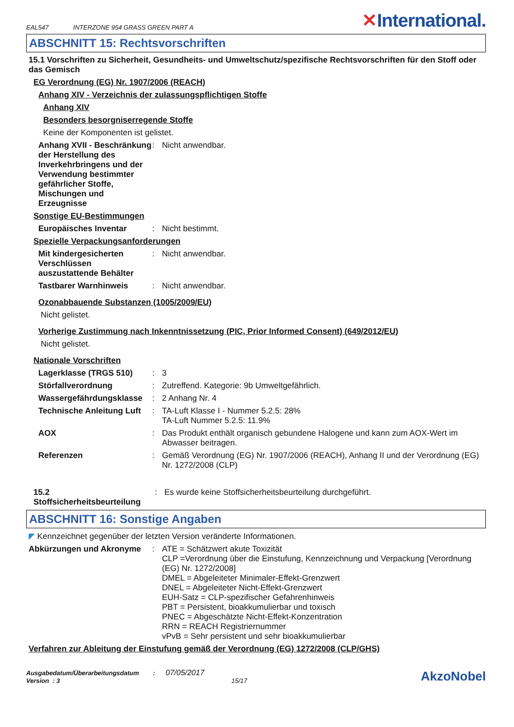EAL547 INTERZONE 954 GRASS GREEN PART A
✕International.
ABSCHNITT 15: Rechtsvorschriften
15.1 Vorschriften zu Sicherheit, Gesundheits- und Umweltschutz/spezifische Rechtsvorschriften für den Stoff oder das Gemisch
EG Verordnung (EG) Nr. 1907/2006 (REACH)
Anhang XIV - Verzeichnis der zulassungspflichtigen Stoffe
Anhang XIV
Besonders besorgniserregende Stoffe
Keine der Komponenten ist gelistet.
Anhang XVII - Beschränkung der Herstellung des Inverkehrbringens und der Verwendung bestimmter gefährlicher Stoffe, Mischungen und Erzeugnisse
: Nicht anwendbar.
Sonstige EU-Bestimmungen
Europäisches Inventar : Nicht bestimmt.
Spezielle Verpackungsanforderungen
Mit kindergesicherten Verschlüssen auszustattende Behälter
: Nicht anwendbar.
Tastbarer Warnhinweis : Nicht anwendbar.
Ozonabbauende Substanzen (1005/2009/EU)
Nicht gelistet.
Vorherige Zustimmung nach Inkenntnissetzung (PIC, Prior Informed Consent) (649/2012/EU)
Nicht gelistet.
Nationale Vorschriften
Lagerklasse (TRGS 510) : 3
Störfallverordnung : Zutreffend. Kategorie: 9b Umweltgefährlich.
Wassergefährdungsklasse : 2 Anhang Nr. 4
Technische Anleitung Luft
: TA-Luft Klasse I - Nummer 5.2.5: 28%
TA-Luft Nummer 5.2.5: 11.9%
AOX : Das Produkt enthält organisch gebundene Halogene und kann zum AOX-Wert im Abwasser beitragen.
Referenzen : Gemäß Verordnung (EG) Nr. 1907/2006 (REACH), Anhang II und der Verordnung (EG) Nr. 1272/2008 (CLP)
15.2 Stoffsicherheitsbeurteilung
: Es wurde keine Stoffsicherheitsbeurteilung durchgeführt.
ABSCHNITT 16: Sonstige Angaben
◤ Kennzeichnet gegenüber der letzten Version veränderte Informationen.
Abkürzungen und Akronyme : ATE = Schätzwert akute Toxizität
CLP =Verordnung über die Einstufung, Kennzeichnung und Verpackung [Verordnung (EG) Nr. 1272/2008]
DMEL = Abgeleiteter Minimaler-Effekt-Grenzwert
DNEL = Abgeleiteter Nicht-Effekt-Grenzwert
EUH-Satz = CLP-spezifischer Gefahrenhinweis
PBT = Persistent, bioakkumulierbar und toxisch
PNEC = Abgeschätzte Nicht-Effekt-Konzentration
RRN = REACH Registriernummer
vPvB = Sehr persistent und sehr bioakkumulierbar
Verfahren zur Ableitung der Einstufung gemäß der Verordnung (EG) 1272/2008 (CLP/GHS)
Ausgabedatum/Überarbeitungsdatum : 07/05/2017
Version : 3 15/17
AkzoNobel